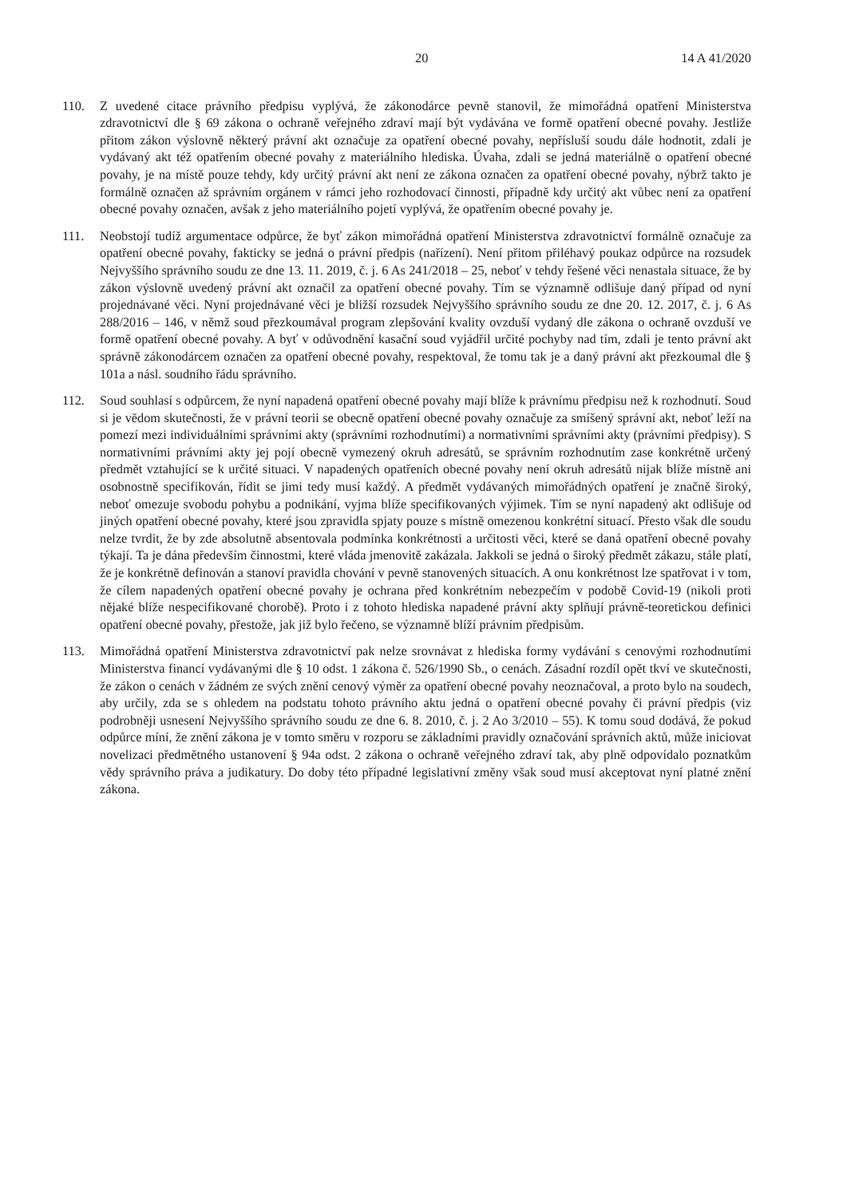20 14 A 41/2020
110. Z uvedené citace právního předpisu vyplývá, že zákonodárce pevně stanovil, že mimořádná opatření Ministerstva zdravotnictví dle § 69 zákona o ochraně veřejného zdraví mají být vydávána ve formě opatření obecné povahy. Jestliže přitom zákon výslovně některý právní akt označuje za opatření obecné povahy, nepřísluší soudu dále hodnotit, zdali je vydávaný akt též opatřením obecné povahy z materiálního hlediska. Úvaha, zdali se jedná materiálně o opatření obecné povahy, je na místě pouze tehdy, kdy určitý právní akt není ze zákona označen za opatření obecné povahy, nýbrž takto je formálně označen až správním orgánem v rámci jeho rozhodovací činnosti, případně kdy určitý akt vůbec není za opatření obecné povahy označen, avšak z jeho materiálního pojetí vyplývá, že opatřením obecné povahy je.
111. Neobstojí tudíž argumentace odpůrce, že byť zákon mimořádná opatření Ministerstva zdravotnictví formálně označuje za opatření obecné povahy, fakticky se jedná o právní předpis (nařízení). Není přitom přiléhavý poukaz odpůrce na rozsudek Nejvyššího správního soudu ze dne 13. 11. 2019, č. j. 6 As 241/2018 – 25, neboť v tehdy řešené věci nenastala situace, že by zákon výslovně uvedený právní akt označil za opatření obecné povahy. Tím se významně odlišuje daný případ od nyní projednávané věci. Nyní projednávané věci je bližší rozsudek Nejvyššího správního soudu ze dne 20. 12. 2017, č. j. 6 As 288/2016 – 146, v němž soud přezkoumával program zlepšování kvality ovzduší vydaný dle zákona o ochraně ovzduší ve formě opatření obecné povahy. A byť v odůvodnění kasační soud vyjádřil určité pochyby nad tím, zdali je tento právní akt správně zákonodárcem označen za opatření obecné povahy, respektoval, že tomu tak je a daný právní akt přezkoumal dle § 101a a násl. soudního řádu správního.
112. Soud souhlasí s odpůrcem, že nyní napadená opatření obecné povahy mají blíže k právnímu předpisu než k rozhodnutí. Soud si je vědom skutečnosti, že v právní teorii se obecně opatření obecné povahy označuje za smíšený správní akt, neboť leží na pomezí mezi individuálními správními akty (správními rozhodnutími) a normativními správními akty (právními předpisy). S normativními právními akty jej pojí obecně vymezený okruh adresátů, se správním rozhodnutím zase konkrétně určený předmět vztahující se k určité situaci. V napadených opatřeních obecné povahy není okruh adresátů nijak blíže místně ani osobnostně specifikován, řídit se jimi tedy musí každý. A předmět vydávaných mimořádných opatření je značně široký, neboť omezuje svobodu pohybu a podnikání, vyjma blíže specifikovaných výjimek. Tím se nyní napadený akt odlišuje od jiných opatření obecné povahy, které jsou zpravidla spjaty pouze s místně omezenou konkrétní situací. Přesto však dle soudu nelze tvrdit, že by zde absolutně absentovala podmínka konkrétnosti a určitosti věci, které se daná opatření obecné povahy týkají. Ta je dána především činnostmi, které vláda jmenovitě zakázala. Jakkoli se jedná o široký předmět zákazu, stále platí, že je konkrétně definován a stanoví pravidla chování v pevně stanovených situacích. A onu konkrétnost lze spatřovat i v tom, že cílem napadených opatření obecné povahy je ochrana před konkrétním nebezpečím v podobě Covid-19 (nikoli proti nějaké blíže nespecifikované chorobě). Proto i z tohoto hlediska napadené právní akty splňují právně-teoretickou definici opatření obecné povahy, přestože, jak již bylo řečeno, se významně blíží právním předpisům.
113. Mimořádná opatření Ministerstva zdravotnictví pak nelze srovnávat z hlediska formy vydávání s cenovými rozhodnutími Ministerstva financí vydávanými dle § 10 odst. 1 zákona č. 526/1990 Sb., o cenách. Zásadní rozdíl opět tkví ve skutečnosti, že zákon o cenách v žádném ze svých znění cenový výměr za opatření obecné povahy neoznačoval, a proto bylo na soudech, aby určily, zda se s ohledem na podstatu tohoto právního aktu jedná o opatření obecné povahy či právní předpis (viz podrobněji usnesení Nejvyššího správního soudu ze dne 6. 8. 2010, č. j. 2 Ao 3/2010 – 55). K tomu soud dodává, že pokud odpůrce míní, že znění zákona je v tomto směru v rozporu se základními pravidly označování správních aktů, může iniciovat novelizaci předmětného ustanovení § 94a odst. 2 zákona o ochraně veřejného zdraví tak, aby plně odpovídalo poznatkům vědy správního práva a judikatury. Do doby této případné legislativní změny však soud musí akceptovat nyní platné znění zákona.